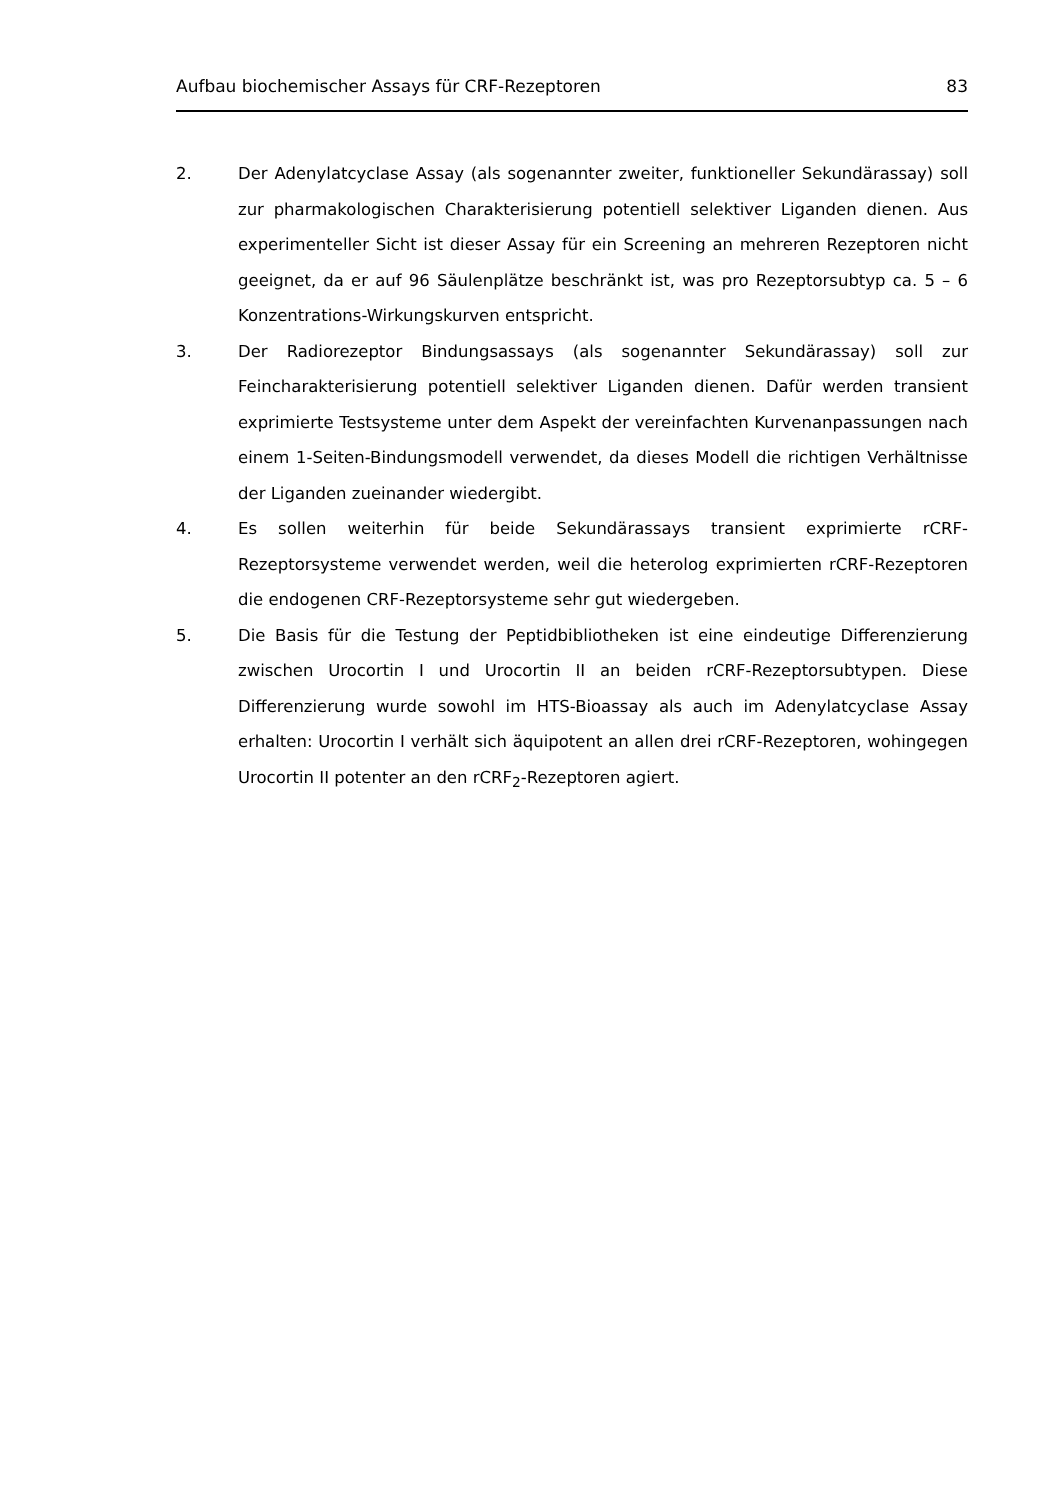Aufbau biochemischer Assays für CRF-Rezeptoren 83
2. Der Adenylatcyclase Assay (als sogenannter zweiter, funktioneller Sekundärassay) soll zur pharmakologischen Charakterisierung potentiell selektiver Liganden dienen. Aus experimenteller Sicht ist dieser Assay für ein Screening an mehreren Rezeptoren nicht geeignet, da er auf 96 Säulenplätze beschränkt ist, was pro Rezeptorsubtyp ca. 5 – 6 Konzentrations-Wirkungskurven entspricht.
3. Der Radiorezeptor Bindungsassays (als sogenannter Sekundärassay) soll zur Feincharakterisierung potentiell selektiver Liganden dienen. Dafür werden transient exprimierte Testsysteme unter dem Aspekt der vereinfachten Kurvenanpassungen nach einem 1-Seiten-Bindungsmodell verwendet, da dieses Modell die richtigen Verhältnisse der Liganden zueinander wiedergibt.
4. Es sollen weiterhin für beide Sekundärassays transient exprimierte rCRF-Rezeptorsysteme verwendet werden, weil die heterolog exprimierten rCRF-Rezeptoren die endogenen CRF-Rezeptorsysteme sehr gut wiedergeben.
5. Die Basis für die Testung der Peptidbibliotheken ist eine eindeutige Differenzierung zwischen Urocortin I und Urocortin II an beiden rCRF-Rezeptorsubtypen. Diese Differenzierung wurde sowohl im HTS-Bioassay als auch im Adenylatcyclase Assay erhalten: Urocortin I verhält sich äquipotent an allen drei rCRF-Rezeptoren, wohingegen Urocortin II potenter an den rCRF<sub>2</sub>-Rezeptoren agiert.